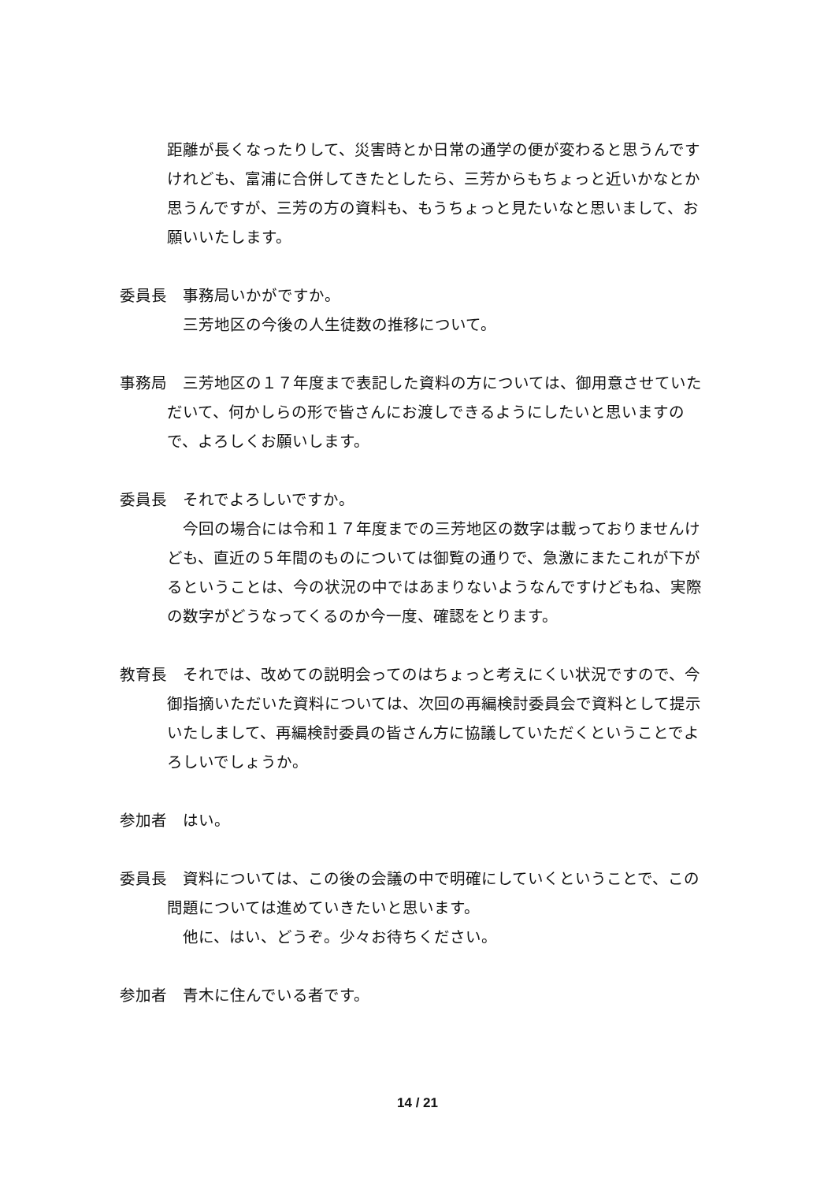距離が長くなったりして、災害時とか日常の通学の便が変わると思うんですけれども、富浦に合併してきたとしたら、三芳からもちょっと近いかなとか思うんですが、三芳の方の資料も、もうちょっと見たいなと思いまして、お願いいたします。
委員長　事務局いかがですか。
三芳地区の今後の人生徒数の推移について。
事務局　三芳地区の１７年度まで表記した資料の方については、御用意させていただいて、何かしらの形で皆さんにお渡しできるようにしたいと思いますので、よろしくお願いします。
委員長　それでよろしいですか。
今回の場合には令和１７年度までの三芳地区の数字は載っておりませんけども、直近の５年間のものについては御覧の通りで、急激にまたこれが下がるということは、今の状況の中ではあまりないようなんですけどもね、実際の数字がどうなってくるのか今一度、確認をとります。
教育長　それでは、改めての説明会ってのはちょっと考えにくい状況ですので、今御指摘いただいた資料については、次回の再編検討委員会で資料として提示いたしまして、再編検討委員の皆さん方に協議していただくということでよろしいでしょうか。
参加者　はい。
委員長　資料については、この後の会議の中で明確にしていくということで、この問題については進めていきたいと思います。
他に、はい、どうぞ。少々お待ちください。
参加者　青木に住んでいる者です。
14 / 21